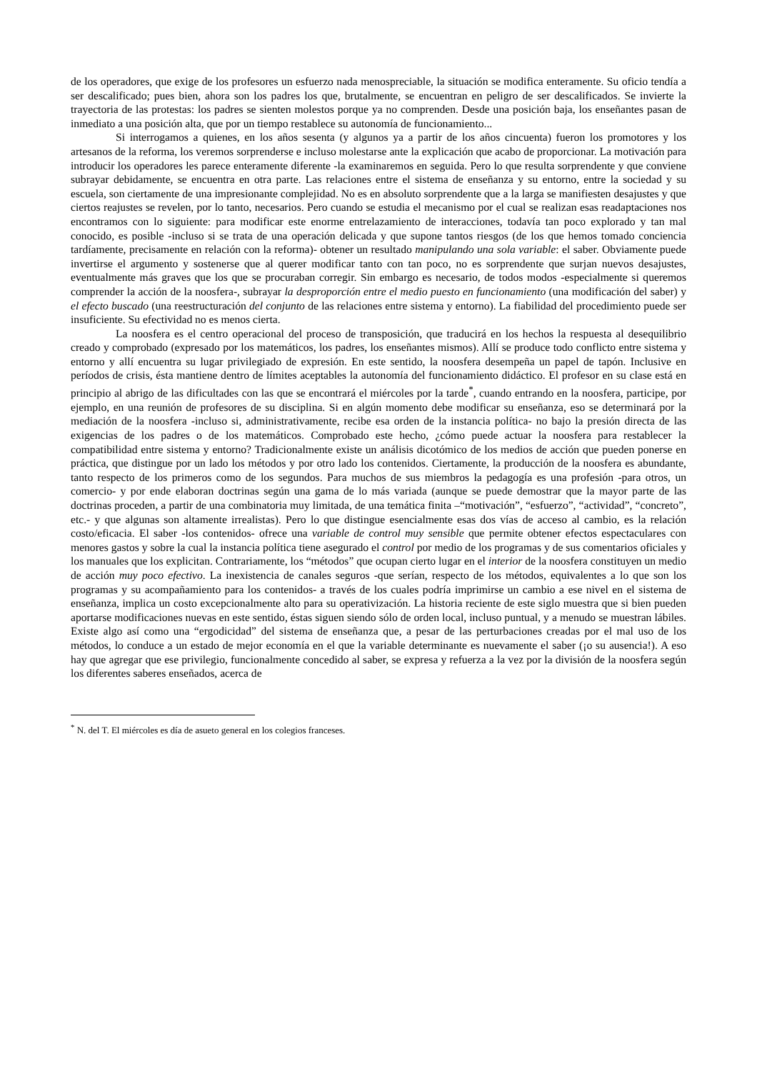de los operadores, que exige de los profesores un esfuerzo nada menospreciable, la situación se modifica enteramente. Su oficio tendía a ser descalificado; pues bien, ahora son los padres los que, brutalmente, se encuentran en peligro de ser descalificados. Se invierte la trayectoria de las protestas: los padres se sienten molestos porque ya no comprenden. Desde una posición baja, los enseñantes pasan de inmediato a una posición alta, que por un tiempo restablece su autonomía de funcionamiento...
Si interrogamos a quienes, en los años sesenta (y algunos ya a partir de los años cincuenta) fueron los promotores y los artesanos de la reforma, los veremos sorprenderse e incluso molestarse ante la explicación que acabo de proporcionar. La motivación para introducir los operadores les parece enteramente diferente -la examinaremos en seguida. Pero lo que resulta sorprendente y que conviene subrayar debidamente, se encuentra en otra parte. Las relaciones entre el sistema de enseñanza y su entorno, entre la sociedad y su escuela, son ciertamente de una impresionante complejidad. No es en absoluto sorprendente que a la larga se manifiesten desajustes y que ciertos reajustes se revelen, por lo tanto, necesarios. Pero cuando se estudia el mecanismo por el cual se realizan esas readaptaciones nos encontramos con lo siguiente: para modificar este enorme entrelazamiento de interacciones, todavía tan poco explorado y tan mal conocido, es posible -incluso si se trata de una operación delicada y que supone tantos riesgos (de los que hemos tomado conciencia tardíamente, precisamente en relación con la reforma)- obtener un resultado manipulando una sola variable: el saber. Obviamente puede invertirse el argumento y sostenerse que al querer modificar tanto con tan poco, no es sorprendente que surjan nuevos desajustes, eventualmente más graves que los que se procuraban corregir. Sin embargo es necesario, de todos modos -especialmente si queremos comprender la acción de la noosfera-, subrayar la desproporción entre el medio puesto en funcionamiento (una modificación del saber) y el efecto buscado (una reestructuración del conjunto de las relaciones entre sistema y entorno). La fiabilidad del procedimiento puede ser insuficiente. Su efectividad no es menos cierta.
La noosfera es el centro operacional del proceso de transposición, que traducirá en los hechos la respuesta al desequilibrio creado y comprobado (expresado por los matemáticos, los padres, los enseñantes mismos). Allí se produce todo conflicto entre sistema y entorno y allí encuentra su lugar privilegiado de expresión. En este sentido, la noosfera desempeña un papel de tapón. Inclusive en períodos de crisis, ésta mantiene dentro de límites aceptables la autonomía del funcionamiento didáctico. El profesor en su clase está en principio al abrigo de las dificultades con las que se encontrará el miércoles por la tarde<sup>*</sup>, cuando entrando en la noosfera, participe, por ejemplo, en una reunión de profesores de su disciplina. Si en algún momento debe modificar su enseñanza, eso se determinará por la mediación de la noosfera -incluso si, administrativamente, recibe esa orden de la instancia política- no bajo la presión directa de las exigencias de los padres o de los matemáticos. Comprobado este hecho, ¿cómo puede actuar la noosfera para restablecer la compatibilidad entre sistema y entorno? Tradicionalmente existe un análisis dicotómico de los medios de acción que pueden ponerse en práctica, que distingue por un lado los métodos y por otro lado los contenidos. Ciertamente, la producción de la noosfera es abundante, tanto respecto de los primeros como de los segundos. Para muchos de sus miembros la pedagogía es una profesión -para otros, un comercio- y por ende elaboran doctrinas según una gama de lo más variada (aunque se puede demostrar que la mayor parte de las doctrinas proceden, a partir de una combinatoria muy limitada, de una temática finita –“motivación”, “esfuerzo”, “actividad”, “concreto”, etc.- y que algunas son altamente irrealistas). Pero lo que distingue esencialmente esas dos vías de acceso al cambio, es la relación costo/eficacia. El saber -los contenidos- ofrece una variable de control muy sensible que permite obtener efectos espectaculares con menores gastos y sobre la cual la instancia política tiene asegurado el control por medio de los programas y de sus comentarios oficiales y los manuales que los explicitan. Contrariamente, los “métodos” que ocupan cierto lugar en el interior de la noosfera constituyen un medio de acción muy poco efectivo. La inexistencia de canales seguros -que serían, respecto de los métodos, equivalentes a lo que son los programas y su acompañamiento para los contenidos- a través de los cuales podría imprimirse un cambio a ese nivel en el sistema de enseñanza, implica un costo excepcionalmente alto para su operativización. La historia reciente de este siglo muestra que si bien pueden aportarse modificaciones nuevas en este sentido, éstas siguen siendo sólo de orden local, incluso puntual, y a menudo se muestran lábiles. Existe algo así como una “ergodicidad” del sistema de enseñanza que, a pesar de las perturbaciones creadas por el mal uso de los métodos, lo conduce a un estado de mejor economía en el que la variable determinante es nuevamente el saber (¡o su ausencia!). A eso hay que agregar que ese privilegio, funcionalmente concedido al saber, se expresa y refuerza a la vez por la división de la noosfera según los diferentes saberes enseñados, acerca de
<sup>*</sup> N. del T. El miércoles es día de asueto general en los colegios franceses.